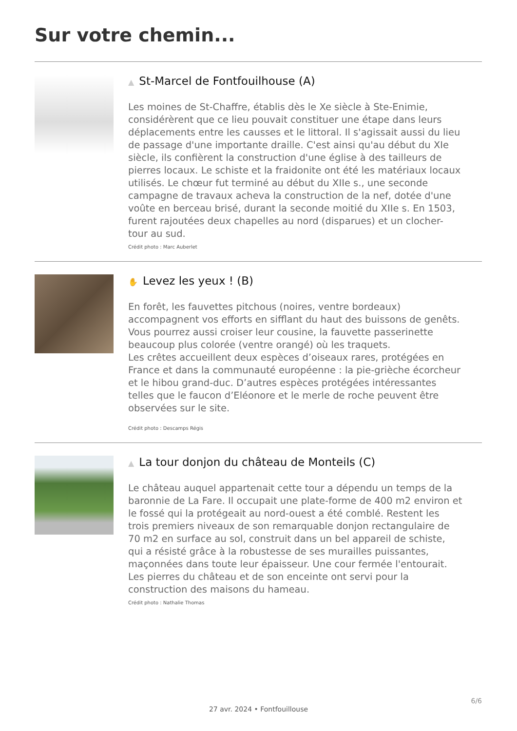Sur votre chemin...
▲ St-Marcel de Fontfouilhouse (A)
Les moines de St-Chaffre, établis dès le Xe siècle à Ste-Enimie, considérèrent que ce lieu pouvait constituer une étape dans leurs déplacements entre les causses et le littoral. Il s'agissait aussi du lieu de passage d'une importante draille. C'est ainsi qu'au début du XIe siècle, ils confièrent la construction d'une église à des tailleurs de pierres locaux. Le schiste et la fraidonite ont été les matériaux locaux utilisés. Le chœur fut terminé au début du XIIe s., une seconde campagne de travaux acheva la construction de la nef, dotée d'une voûte en berceau brisé, durant la seconde moitié du XIIe s. En 1503, furent rajoutées deux chapelles au nord (disparues) et un clocher-tour au sud.
Crédit photo : Marc Auberlet
✋ Levez les yeux ! (B)
En forêt, les fauvettes pitchous (noires, ventre bordeaux) accompagnent vos efforts en sifflant du haut des buissons de genêts. Vous pourrez aussi croiser leur cousine, la fauvette passerinette beaucoup plus colorée (ventre orangé) où les traquets.
Les crêtes accueillent deux espèces d’oiseaux rares, protégées en France et dans la communauté européenne : la pie-grièche écorcheur et le hibou grand-duc. D’autres espèces protégées intéressantes telles que le faucon d’Eléonore et le merle de roche peuvent être observées sur le site.
Crédit photo : Descamps Régis
▲ La tour donjon du château de Monteils (C)
Le château auquel appartenait cette tour a dépendu un temps de la baronnie de La Fare. Il occupait une plate-forme de 400 m2 environ et le fossé qui la protégeait au nord-ouest a été comblé. Restent les trois premiers niveaux de son remarquable donjon rectangulaire de 70 m2 en surface au sol, construit dans un bel appareil de schiste, qui a résisté grâce à la robustesse de ses murailles puissantes, maçonnées dans toute leur épaisseur. Une cour fermée l'entourait. Les pierres du château et de son enceinte ont servi pour la construction des maisons du hameau.
Crédit photo : Nathalie Thomas
6/6
27 avr. 2024 • Fontfouillouse